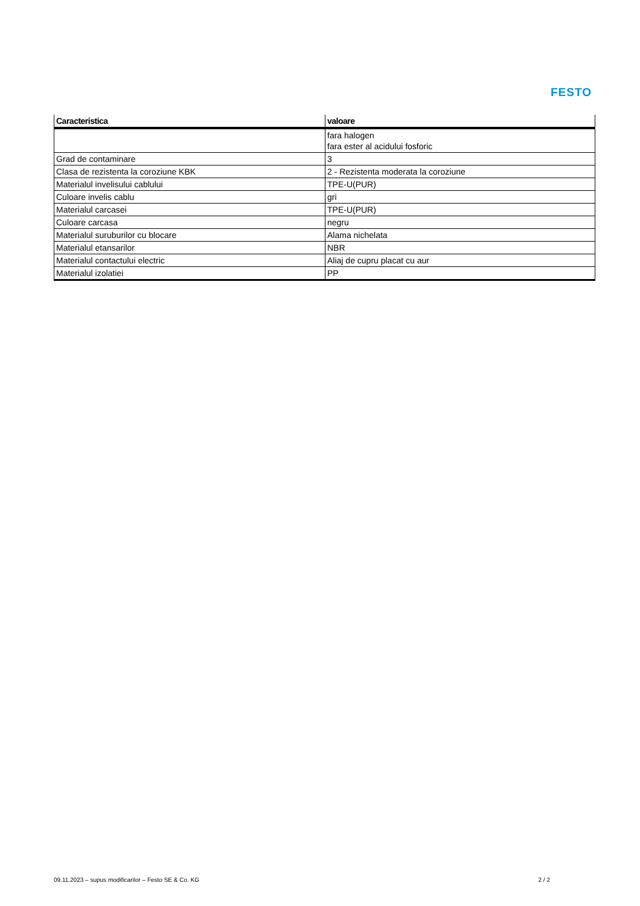FESTO
| Caracteristica | valoare |
| --- | --- |
| | fara halogen fara ester al acidului fosforic |
| Grad de contaminare | 3 |
| Clasa de rezistenta la coroziune KBK | 2 - Rezistenta moderata la coroziune |
| Materialul invelisului cablului | TPE-U(PUR) |
| Culoare invelis cablu | gri |
| Materialul carcasei | TPE-U(PUR) |
| Culoare carcasa | negru |
| Materialul suruburilor cu blocare | Alama nichelata |
| Materialul etansarilor | NBR |
| Materialul contactului electric | Aliaj de cupru placat cu aur |
| Materialul izolatiei | PP |
09.11.2023 – supus modificarilor – Festo SE & Co. KG 2 / 2